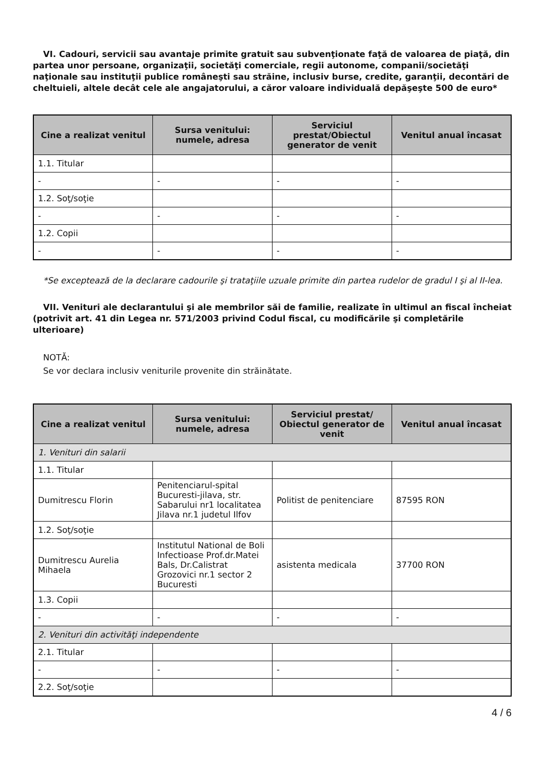VI. Cadouri, servicii sau avantaje primite gratuit sau subvenţionate faţă de valoarea de piaţă, din partea unor persoane, organizaţii, societăţi comerciale, regii autonome, companii/societăţi naţionale sau instituţii publice româneşti sau străine, inclusiv burse, credite, garanţii, decontări de cheltuieli, altele decât cele ale angajatorului, a căror valoare individuală depăşeşte 500 de euro*
| Cine a realizat venitul | Sursa venitului: numele, adresa | Serviciul prestat/Obiectul generator de venit | Venitul anual încasat |
| --- | --- | --- | --- |
| 1.1. Titular | | | |
| - | - | - | - |
| 1.2. Soţ/soţie | | | |
| - | - | - | - |
| 1.2. Copii | | | |
| - | - | - | - |
*Se exceptează de la declarare cadourile şi trataţiile uzuale primite din partea rudelor de gradul I şi al II-lea.
VII. Venituri ale declarantului şi ale membrilor săi de familie, realizate în ultimul an fiscal încheiat (potrivit art. 41 din Legea nr. 571/2003 privind Codul fiscal, cu modificările şi completările ulterioare)
NOTĂ:
Se vor declara inclusiv veniturile provenite din străinătate.
| Cine a realizat venitul | Sursa venitului: numele, adresa | Serviciul prestat/ Obiectul generator de venit | Venitul anual încasat |
| --- | --- | --- | --- |
| 1. Venituri din salarii | | | |
| 1.1. Titular | | | |
| Dumitrescu Florin | Penitenciarul-spital Bucuresti-jilava, str. Sabarului nr1 localitatea Jilava nr.1 judetul Ilfov | Politist de penitenciare | 87595 RON |
| 1.2. Soţ/soţie | | | |
| Dumitrescu Aurelia Mihaela | Institutul National de Boli Infectioase Prof.dr.Matei Bals, Dr.Calistrat Grozovici nr.1 sector 2 Bucuresti | asistenta medicala | 37700 RON |
| 1.3. Copii | | | |
| - | - | - | - |
| 2. Venituri din activităţi independente | | | |
| 2.1. Titular | | | |
| - | - | - | - |
| 2.2. Soţ/soţie | | | |
4 / 6